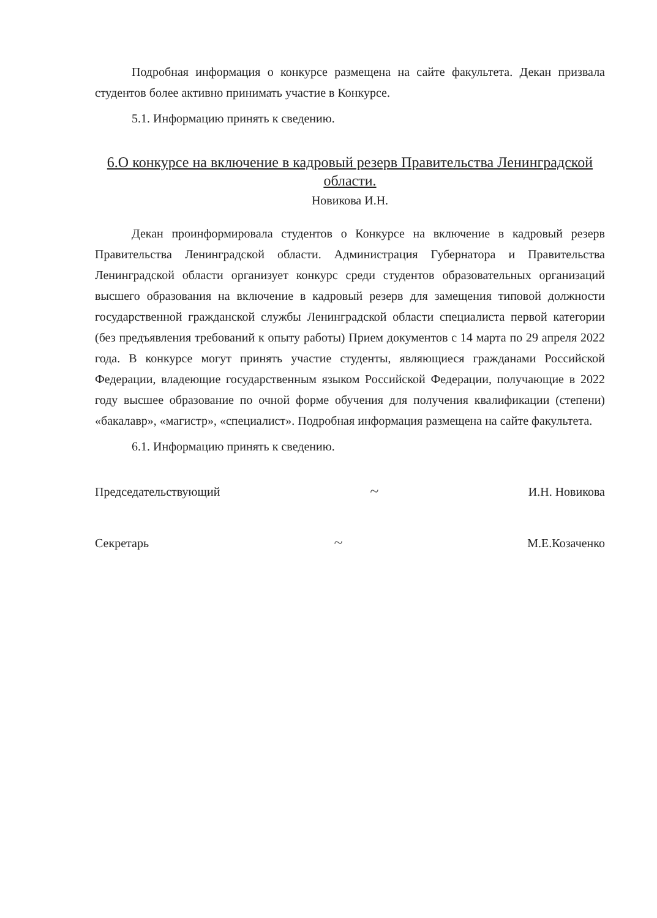Подробная информация о конкурсе размещена на сайте факультета. Декан призвала студентов более активно принимать участие в Конкурсе.
5.1. Информацию принять к сведению.
6.О конкурсе на включение в кадровый резерв Правительства Ленинградской области.
Новикова И.Н.
Декан проинформировала студентов о Конкурсе на включение в кадровый резерв Правительства Ленинградской области. Администрация Губернатора и Правительства Ленинградской области организует конкурс среди студентов образовательных организаций высшего образования на включение в кадровый резерв для замещения типовой должности государственной гражданской службы Ленинградской области специалиста первой категории (без предъявления требований к опыту работы) Прием документов с 14 марта по 29 апреля 2022 года. В конкурсе могут принять участие студенты, являющиеся гражданами Российской Федерации, владеющие государственным языком Российской Федерации, получающие в 2022 году высшее образование по очной форме обучения для получения квалификации (степени) «бакалавр», «магистр», «специалист». Подробная информация размещена на сайте факультета.
6.1. Информацию принять к сведению.
Председательствующий ~ И.Н. Новикова
Секретарь ~ М.Е.Козаченко